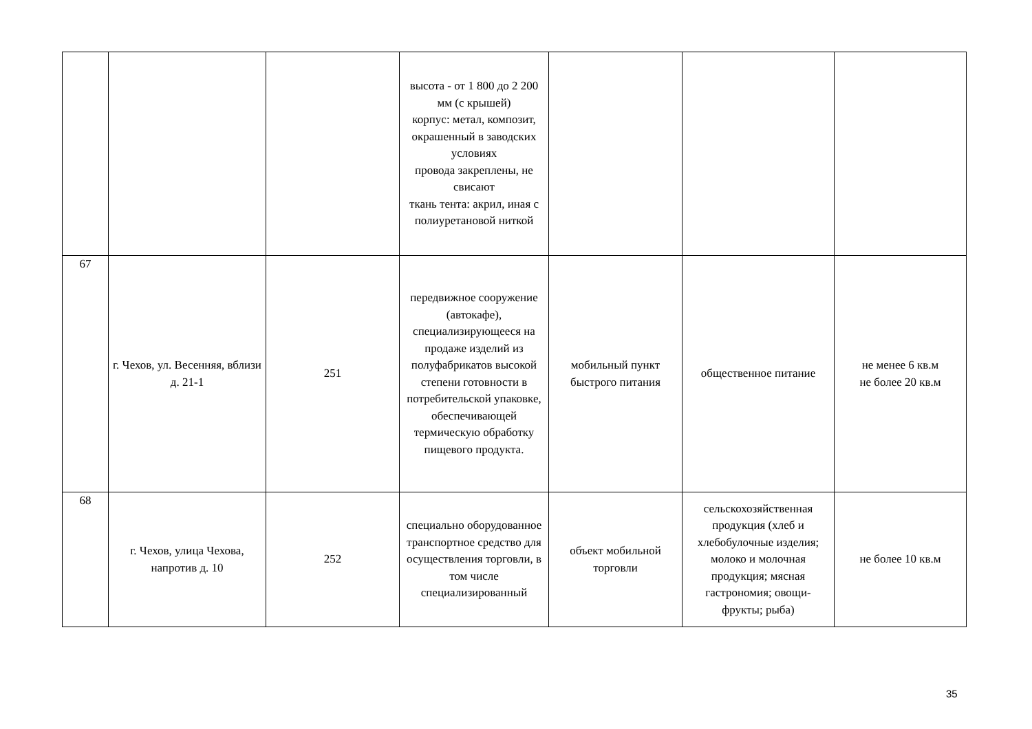| | | | высота - от 1 800 до 2 200 мм (с крышей) корпус: метал, композит, окрашенный в заводских условиях провода закреплены, не свисают ткань тента: акрил, иная с полиуретановой ниткой | | | |
| 67 | г. Чехов, ул. Весенняя, вблизи д. 21-1 | 251 | передвижное сооружение (автокафе), специализирующееся на продаже изделий из полуфабрикатов высокой степени готовности в потребительской упаковке, обеспечивающей термическую обработку пищевого продукта. | мобильный пункт быстрого питания | общественное питание | не менее 6 кв.м не более 20 кв.м |
| 68 | г. Чехов, улица Чехова, напротив д. 10 | 252 | специально оборудованное транспортное средство для осуществления торговли, в том числе специализированный | объект мобильной торговли | сельскохозяйственная продукция (хлеб и хлебобулочные изделия; молоко и молочная продукция; мясная гастрономия; овощи-фрукты; рыба) | не более 10 кв.м |
35